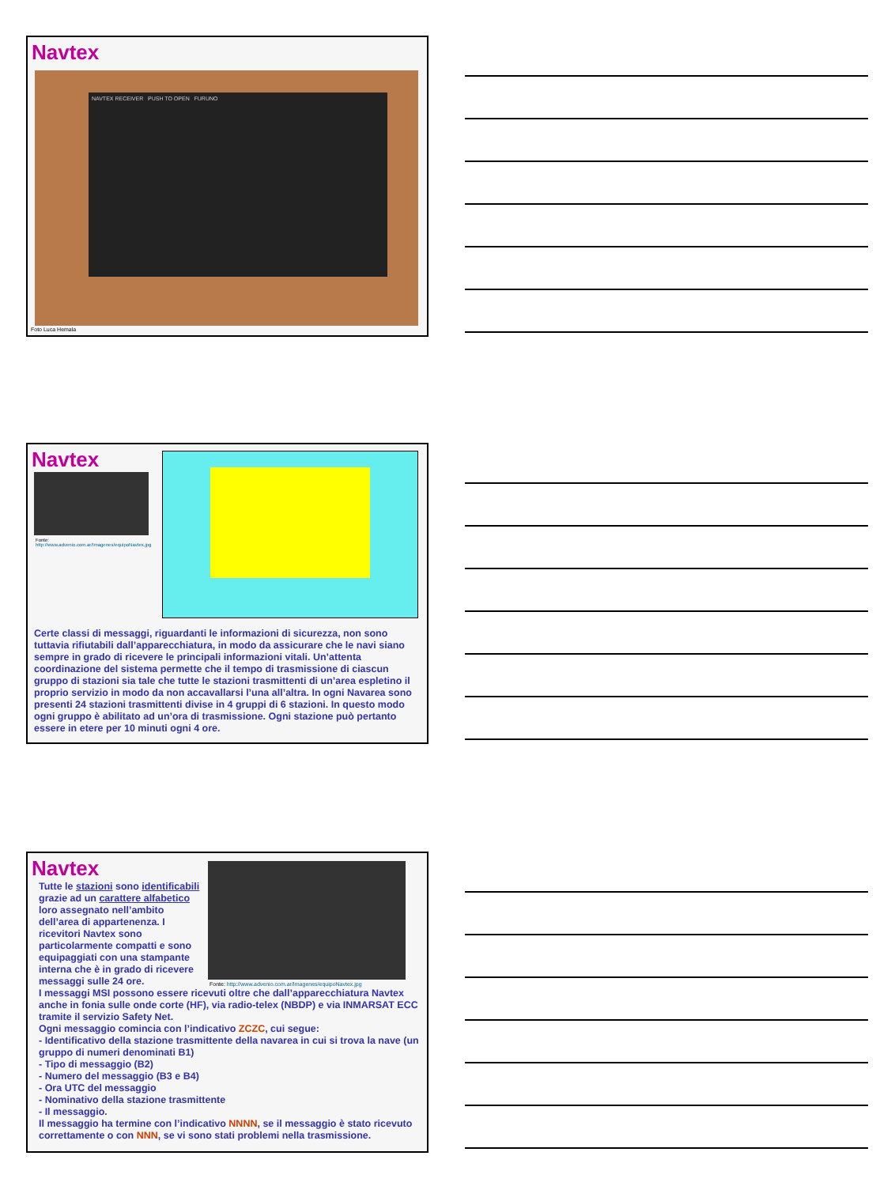Navtex
NAVTEX RECEIVER PUSH TO OPEN FURUNO
Foto Luca Hemala
Navtex
Fonte:
http://www.advenio.com.ar/Imagenes/equipoNavtex.jpg
Certe classi di messaggi, riguardanti le informazioni di sicurezza, non sono tuttavia rifiutabili dall’apparecchiatura, in modo da assicurare che le navi siano sempre in grado di ricevere le principali informazioni vitali. Un’attenta coordinazione del sistema permette che il tempo di trasmissione di ciascun gruppo di stazioni sia tale che tutte le stazioni trasmittenti di un’area espletino il proprio servizio in modo da non accavallarsi l’una all’altra. In ogni Navarea sono presenti 24 stazioni trasmittenti divise in 4 gruppi di 6 stazioni. In questo modo ogni gruppo è abilitato ad un’ora di trasmissione. Ogni stazione può pertanto essere in etere per 10 minuti ogni 4 ore.
Fonte: http://www.advenio.com.ar/Imagenes/equipoNavtex.jpg
Navtex
Tutte le stazioni sono identificabili grazie ad un carattere alfabetico loro assegnato nell’ambito dell’area di appartenenza. I ricevitori Navtex sono particolarmente compatti e sono equipaggiati con una stampante interna che è in grado di ricevere messaggi sulle 24 ore.
I messaggi MSI possono essere ricevuti oltre che dall’apparecchiatura Navtex anche in fonia sulle onde corte (HF), via radio-telex (NBDP) e via INMARSAT ECC tramite il servizio Safety Net.
Ogni messaggio comincia con l’indicativo ZCZC, cui segue:
- Identificativo della stazione trasmittente della navarea in cui si trova la nave (un gruppo di numeri denominati B1)
- Tipo di messaggio (B2)
- Numero del messaggio (B3 e B4)
- Ora UTC del messaggio
- Nominativo della stazione trasmittente
- Il messaggio.
Il messaggio ha termine con l’indicativo NNNN, se il messaggio è stato ricevuto correttamente o con NNN, se vi sono stati problemi nella trasmissione.